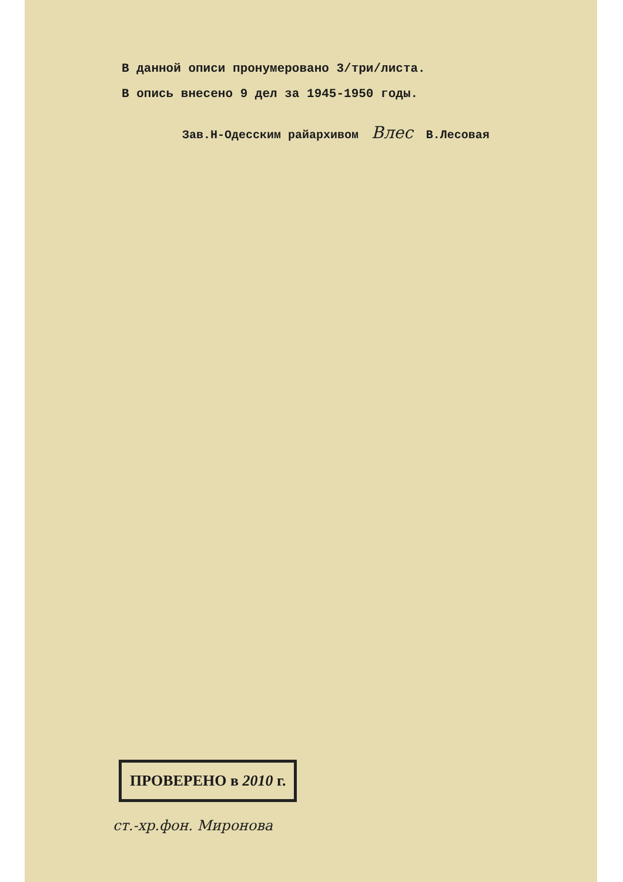В данной описи пронумеровано 3/три/листа.
В опись внесено 9 дел за 1945-1950 годы.
Зав.Н-Одесским райархивом Влес В.Лесовая
ПРОВЕРЕНО в 2010 г.
ст.-хр.фон. Миронова